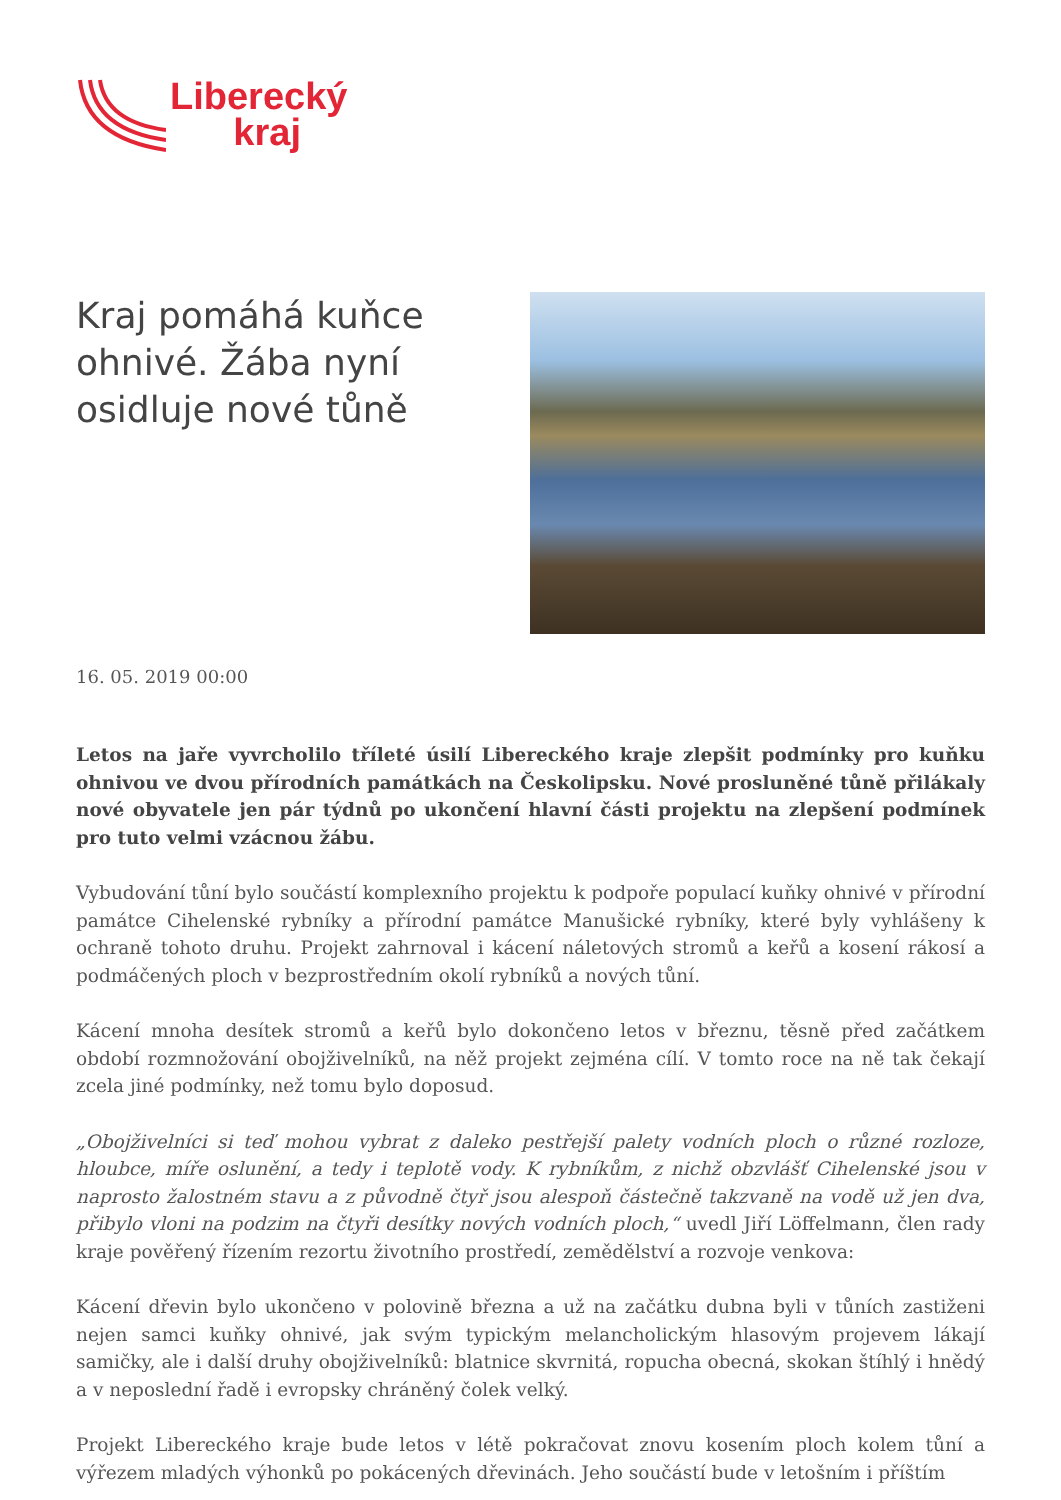Liberecký
kraj
Kraj pomáhá kuňce ohnivé. Žába nyní osidluje nové tůně
16. 05. 2019 00:00
Letos na jaře vyvrcholilo tříleté úsilí Libereckého kraje zlepšit podmínky pro kuňku ohnivou ve dvou přírodních památkách na Českolipsku. Nové prosluněné tůně přilákaly nové obyvatele jen pár týdnů po ukončení hlavní části projektu na zlepšení podmínek pro tuto velmi vzácnou žábu.
Vybudování tůní bylo součástí komplexního projektu k podpoře populací kuňky ohnivé v přírodní památce Cihelenské rybníky a přírodní památce Manušické rybníky, které byly vyhlášeny k ochraně tohoto druhu. Projekt zahrnoval i kácení náletových stromů a keřů a kosení rákosí a podmáčených ploch v bezprostředním okolí rybníků a nových tůní.
Kácení mnoha desítek stromů a keřů bylo dokončeno letos v březnu, těsně před začátkem období rozmnožování obojživelníků, na něž projekt zejména cílí. V tomto roce na ně tak čekají zcela jiné podmínky, než tomu bylo doposud.
„Obojživelníci si teď mohou vybrat z daleko pestřejší palety vodních ploch o různé rozloze, hloubce, míře oslunění, a tedy i teplotě vody. K rybníkům, z nichž obzvlášť Cihelenské jsou v naprosto žalostném stavu a z původně čtyř jsou alespoň částečně takzvaně na vodě už jen dva, přibylo vloni na podzim na čtyři desítky nových vodních ploch,“ uvedl Jiří Löffelmann, člen rady kraje pověřený řízením rezortu životního prostředí, zemědělství a rozvoje venkova:
Kácení dřevin bylo ukončeno v polovině března a už na začátku dubna byli v tůních zastiženi nejen samci kuňky ohnivé, jak svým typickým melancholickým hlasovým projevem lákají samičky, ale i další druhy obojživelníků: blatnice skvrnitá, ropucha obecná, skokan štíhlý i hnědý a v neposlední řadě i evropsky chráněný čolek velký.
Projekt Libereckého kraje bude letos v létě pokračovat znovu kosením ploch kolem tůní a výřezem mladých výhonků po pokácených dřevinách. Jeho součástí bude v letošním i příštím